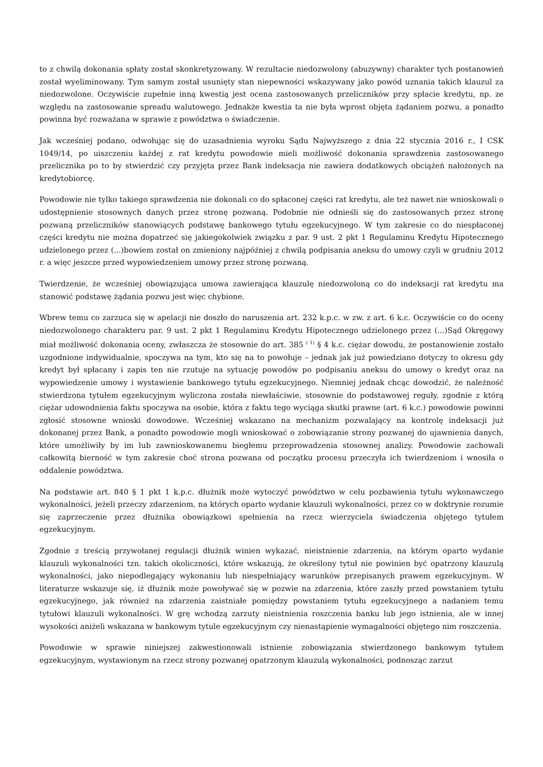to z chwilą dokonania spłaty został skonkretyzowany. W rezultacie niedozwolony (abuzywny) charakter tych postanowień został wyeliminowany. Tym samym został usunięty stan niepewności wskazywany jako powód uznania takich klauzul za niedozwolone. Oczywiście zupełnie inną kwestią jest ocena zastosowanych przeliczników przy spłacie kredytu, np. ze względu na zastosowanie spreadu walutowego. Jednakże kwestia ta nie była wprost objęta żądaniem pozwu, a ponadto powinna być rozważana w sprawie z powództwa o świadczenie.
Jak wcześniej podano, odwołując się do uzasadnienia wyroku Sądu Najwyższego z dnia 22 stycznia 2016 r., I CSK 1049/14, po uiszczeniu każdej z rat kredytu powodowie mieli możliwość dokonania sprawdzenia zastosowanego przelicznika po to by stwierdzić czy przyjęta przez Bank indeksacja nie zawiera dodatkowych obciążeń nałożonych na kredytobiorcę.
Powodowie nie tylko takiego sprawdzenia nie dokonali co do spłaconej części rat kredytu, ale też nawet nie wnioskowali o udostępnienie stosownych danych przez stronę pozwaną. Podobnie nie odnieśli się do zastosowanych przez stronę pozwaną przeliczników stanowiących podstawę bankowego tytułu egzekucyjnego. W tym zakresie co do niespłaconej części kredytu nie można dopatrzeć się jakiegokolwiek związku z par. 9 ust. 2 pkt 1 Regulaminu Kredytu Hipotecznego udzielonego przez (...)bowiem został on zmieniony najpóźniej z chwilą podpisania aneksu do umowy czyli w grudniu 2012 r. a więc jeszcze przed wypowiedzeniem umowy przez stronę pozwaną.
Twierdzenie, że wcześniej obowiązująca umowa zawierająca klauzulę niedozwoloną co do indeksacji rat kredytu ma stanowić podstawę żądania pozwu jest więc chybione.
Wbrew temu co zarzuca się w apelacji nie doszło do naruszenia art. 232 k.p.c. w zw. z art. 6 k.c. Oczywiście co do oceny niedozwolonego charakteru par. 9 ust. 2 pkt 1 Regulaminu Kredytu Hipotecznego udzielonego przez (...)Sąd Okręgowy miał możliwość dokonania oceny, zwłaszcza że stosownie do art. 385 <sup>( 1)</sup> § 4 k.c. ciężar dowodu, że postanowienie zostało uzgodnione indywidualnie, spoczywa na tym, kto się na to powołuje – jednak jak już powiedziano dotyczy to okresu gdy kredyt był spłacany i zapis ten nie rzutuje na sytuację powodów po podpisaniu aneksu do umowy o kredyt oraz na wypowiedzenie umowy i wystawienie bankowego tytułu egzekucyjnego. Niemniej jednak chcąc dowodzić, że należność stwierdzona tytułem egzekucyjnym wyliczona została niewłaściwie, stosownie do podstawowej reguły, zgodnie z którą ciężar udowodnienia faktu spoczywa na osobie, która z faktu tego wyciąga skutki prawne (art. 6 k.c.) powodowie powinni zgłosić stosowne wnioski dowodowe. Wcześniej wskazano na mechanizm pozwalający na kontrolę indeksacji już dokonanej przez Bank, a ponadto powodowie mogli wnioskować o zobowiązanie strony pozwanej do ujawnienia danych, które umożliwiły by im lub zawnioskowanemu biegłemu przeprowadzenia stosownej analizy. Powodowie zachowali całkowitą bierność w tym zakresie choć strona pozwana od początku procesu przeczyła ich twierdzeniom i wnosiła o oddalenie powództwa.
Na podstawie art. 840 § 1 pkt 1 k.p.c. dłużnik może wytoczyć powództwo w celu pozbawienia tytułu wykonawczego wykonalności, jeżeli przeczy zdarzeniom, na których oparto wydanie klauzuli wykonalności, przez co w doktrynie rozumie się zaprzeczenie przez dłużnika obowiązkowi spełnienia na rzecz wierzyciela świadczenia objętego tytułem egzekucyjnym.
Zgodnie z treścią przywołanej regulacji dłużnik winien wykazać, nieistnienie zdarzenia, na którym oparto wydanie klauzuli wykonalności tzn. takich okoliczności, które wskazują, że określony tytuł nie powinien być opatrzony klauzulą wykonalności, jako niepodlegający wykonaniu lub niespełniający warunków przepisanych prawem egzekucyjnym. W literaturze wskazuje się, iż dłużnik może powoływać się w pozwie na zdarzenia, które zaszły przed powstaniem tytułu egzekucyjnego, jak również na zdarzenia zaistniałe pomiędzy powstaniem tytułu egzekucyjnego a nadaniem temu tytułowi klauzuli wykonalności. W grę wchodzą zarzuty nieistnienia roszczenia banku lub jego istnienia, ale w innej wysokości aniżeli wskazana w bankowym tytule egzekucyjnym czy nienastąpienie wymagalności objętego nim roszczenia.
Powodowie w sprawie niniejszej zakwestionowali istnienie zobowiązania stwierdzonego bankowym tytułem egzekucyjnym, wystawionym na rzecz strony pozwanej opatrzonym klauzulą wykonalności, podnosząc zarzut